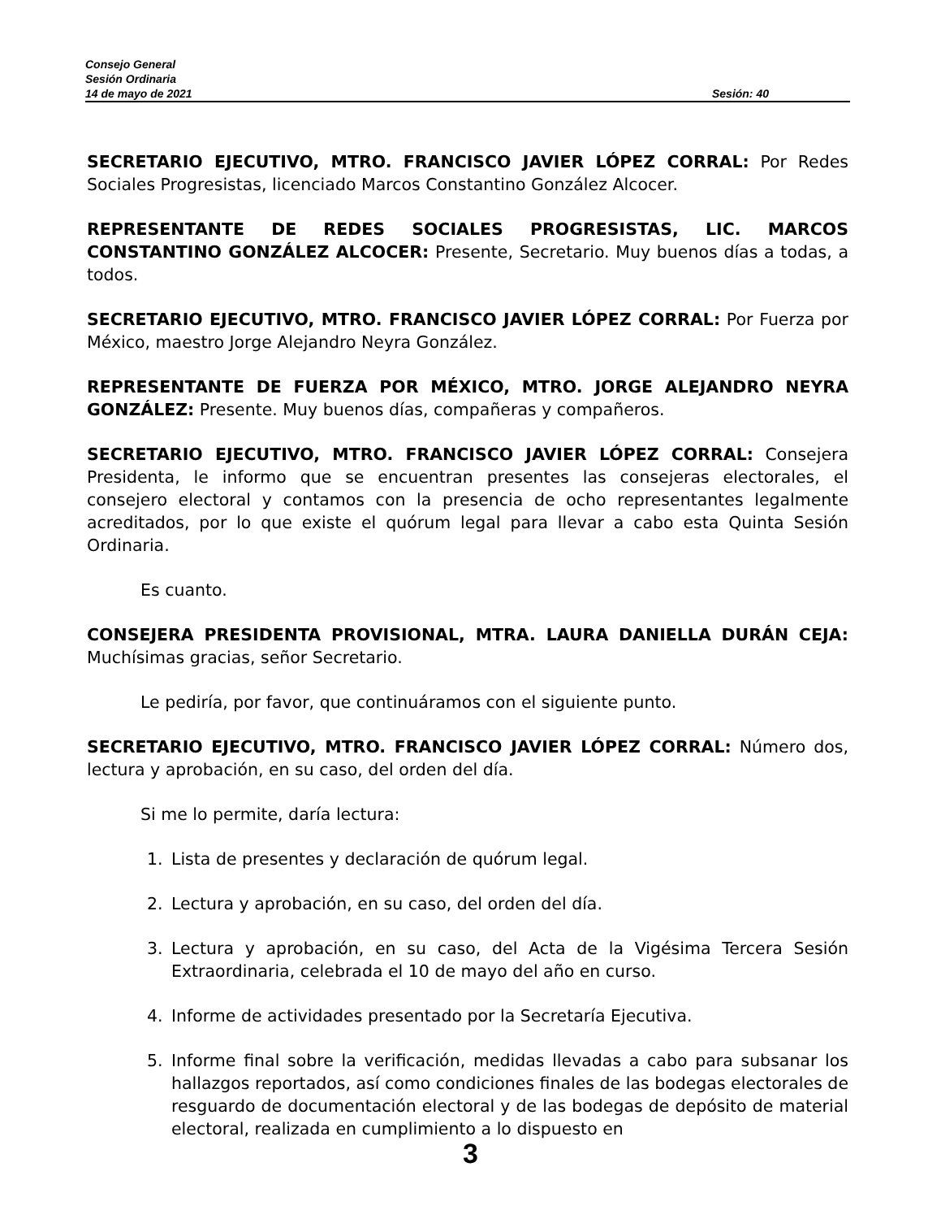Consejo General
Sesión Ordinaria
14 de mayo de 2021 Sesión: 40
SECRETARIO EJECUTIVO, MTRO. FRANCISCO JAVIER LÓPEZ CORRAL: Por Redes Sociales Progresistas, licenciado Marcos Constantino González Alcocer.
REPRESENTANTE DE REDES SOCIALES PROGRESISTAS, LIC. MARCOS CONSTANTINO GONZÁLEZ ALCOCER: Presente, Secretario. Muy buenos días a todas, a todos.
SECRETARIO EJECUTIVO, MTRO. FRANCISCO JAVIER LÓPEZ CORRAL: Por Fuerza por México, maestro Jorge Alejandro Neyra González.
REPRESENTANTE DE FUERZA POR MÉXICO, MTRO. JORGE ALEJANDRO NEYRA GONZÁLEZ: Presente. Muy buenos días, compañeras y compañeros.
SECRETARIO EJECUTIVO, MTRO. FRANCISCO JAVIER LÓPEZ CORRAL: Consejera Presidenta, le informo que se encuentran presentes las consejeras electorales, el consejero electoral y contamos con la presencia de ocho representantes legalmente acreditados, por lo que existe el quórum legal para llevar a cabo esta Quinta Sesión Ordinaria.
Es cuanto.
CONSEJERA PRESIDENTA PROVISIONAL, MTRA. LAURA DANIELLA DURÁN CEJA: Muchísimas gracias, señor Secretario.
Le pediría, por favor, que continuáramos con el siguiente punto.
SECRETARIO EJECUTIVO, MTRO. FRANCISCO JAVIER LÓPEZ CORRAL: Número dos, lectura y aprobación, en su caso, del orden del día.
Si me lo permite, daría lectura:
1. Lista de presentes y declaración de quórum legal.
2. Lectura y aprobación, en su caso, del orden del día.
3. Lectura y aprobación, en su caso, del Acta de la Vigésima Tercera Sesión Extraordinaria, celebrada el 10 de mayo del año en curso.
4. Informe de actividades presentado por la Secretaría Ejecutiva.
5. Informe final sobre la verificación, medidas llevadas a cabo para subsanar los hallazgos reportados, así como condiciones finales de las bodegas electorales de resguardo de documentación electoral y de las bodegas de depósito de material electoral, realizada en cumplimiento a lo dispuesto en
3